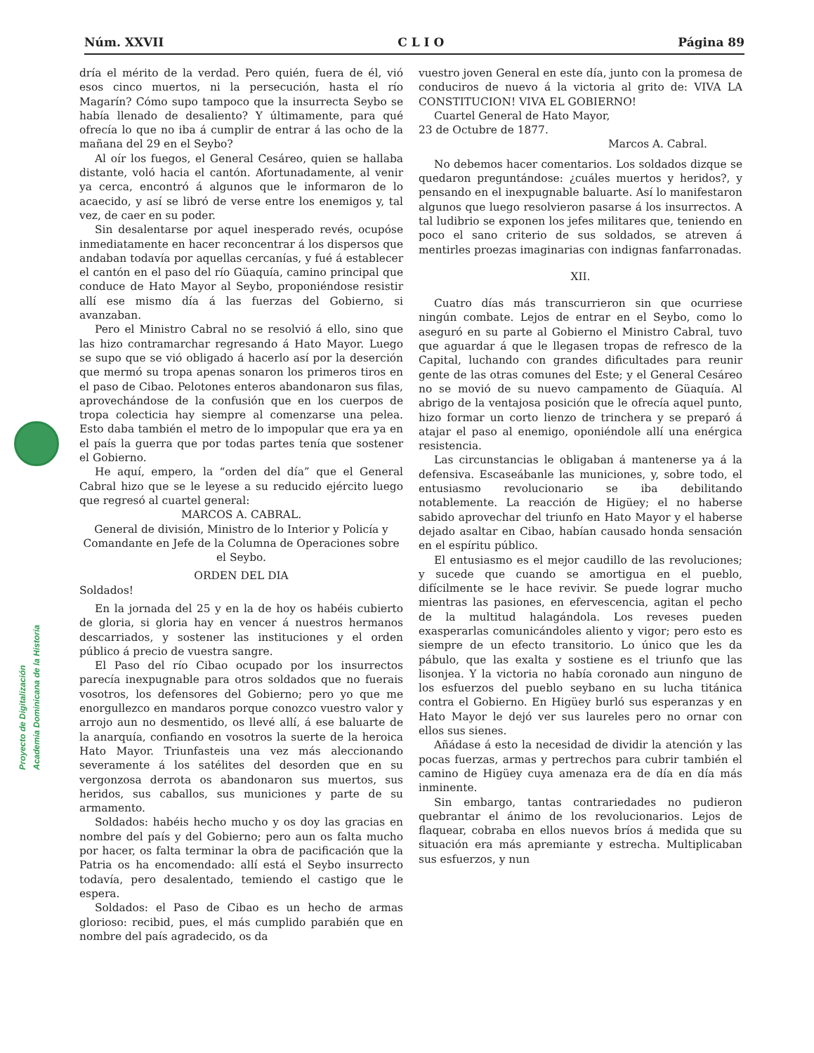Núm. XXVII C L I O Página 89
Proyecto de Digitalización
Academia Dominicana de la Historia
dría el mérito de la verdad. Pero quién, fuera de él, vió esos cinco muertos, ni la persecución, hasta el río Magarín? Cómo supo tampoco que la insurrecta Seybo se había llenado de desaliento? Y últimamente, para qué ofrecía lo que no iba á cumplir de entrar á las ocho de la mañana del 29 en el Seybo?
Al oír los fuegos, el General Cesáreo, quien se hallaba distante, voló hacia el cantón. Afortunadamente, al venir ya cerca, encontró á algunos que le informaron de lo acaecido, y así se libró de verse entre los enemigos y, tal vez, de caer en su poder.
Sin desalentarse por aquel inesperado revés, ocupóse inmediatamente en hacer reconcentrar á los dispersos que andaban todavía por aquellas cercanías, y fué á establecer el cantón en el paso del río Güaquía, camino principal que conduce de Hato Mayor al Seybo, proponiéndose resistir allí ese mismo día á las fuerzas del Gobierno, si avanzaban.
Pero el Ministro Cabral no se resolvió á ello, sino que las hizo contramarchar regresando á Hato Mayor. Luego se supo que se vió obligado á hacerlo así por la deserción que mermó su tropa apenas sonaron los primeros tiros en el paso de Cibao. Pelotones enteros abandonaron sus filas, aprovechándose de la confusión que en los cuerpos de tropa colecticia hay siempre al comenzarse una pelea. Esto daba también el metro de lo impopular que era ya en el país la guerra que por todas partes tenía que sostener el Gobierno.
He aquí, empero, la “orden del día” que el General Cabral hizo que se le leyese a su reducido ejército luego que regresó al cuartel general:
MARCOS A. CABRAL.
General de división, Ministro de lo Interior y Policía y Comandante en Jefe de la Columna de Operaciones sobre el Seybo.
ORDEN DEL DIA
Soldados!
En la jornada del 25 y en la de hoy os habéis cubierto de gloria, si gloria hay en vencer á nuestros hermanos descarriados, y sostener las instituciones y el orden público á precio de vuestra sangre.
El Paso del río Cibao ocupado por los insurrectos parecía inexpugnable para otros soldados que no fuerais vosotros, los defensores del Gobierno; pero yo que me enorgullezco en mandaros porque conozco vuestro valor y arrojo aun no desmentido, os llevé allí, á ese baluarte de la anarquía, confiando en vosotros la suerte de la heroica Hato Mayor. Triunfasteis una vez más aleccionando severamente á los satélites del desorden que en su vergonzosa derrota os abandonaron sus muertos, sus heridos, sus caballos, sus municiones y parte de su armamento.
Soldados: habéis hecho mucho y os doy las gracias en nombre del país y del Gobierno; pero aun os falta mucho por hacer, os falta terminar la obra de pacificación que la Patria os ha encomendado: allí está el Seybo insurrecto todavía, pero desalentado, temiendo el castigo que le espera.
Soldados: el Paso de Cibao es un hecho de armas glorioso: recibid, pues, el más cumplido parabién que en nombre del país agradecido, os da
vuestro joven General en este día, junto con la promesa de conduciros de nuevo á la victoria al grito de: VIVA LA CONSTITUCION! VIVA EL GOBIERNO!
Cuartel General de Hato Mayor,
23 de Octubre de 1877.
Marcos A. Cabral.
No debemos hacer comentarios. Los soldados dizque se quedaron preguntándose: ¿cuáles muertos y heridos?, y pensando en el inexpugnable baluarte. Así lo manifestaron algunos que luego resolvieron pasarse á los insurrectos. A tal ludibrio se exponen los jefes militares que, teniendo en poco el sano criterio de sus soldados, se atreven á mentirles proezas imaginarias con indignas fanfarronadas.
XII.
Cuatro días más transcurrieron sin que ocurriese ningún combate. Lejos de entrar en el Seybo, como lo aseguró en su parte al Gobierno el Ministro Cabral, tuvo que aguardar á que le llegasen tropas de refresco de la Capital, luchando con grandes dificultades para reunir gente de las otras comunes del Este; y el General Cesáreo no se movió de su nuevo campamento de Güaquía. Al abrigo de la ventajosa posición que le ofrecía aquel punto, hizo formar un corto lienzo de trinchera y se preparó á atajar el paso al enemigo, oponiéndole allí una enérgica resistencia.
Las circunstancias le obligaban á mantenerse ya á la defensiva. Escaseábanle las municiones, y, sobre todo, el entusiasmo revolucionario se iba debilitando notablemente. La reacción de Higüey; el no haberse sabido aprovechar del triunfo en Hato Mayor y el haberse dejado asaltar en Cibao, habían causado honda sensación en el espíritu público.
El entusiasmo es el mejor caudillo de las revoluciones; y sucede que cuando se amortigua en el pueblo, difícilmente se le hace revivir. Se puede lograr mucho mientras las pasiones, en efervescencia, agitan el pecho de la multitud halagándola. Los reveses pueden exasperarlas comunicándoles aliento y vigor; pero esto es siempre de un efecto transitorio. Lo único que les da pábulo, que las exalta y sostiene es el triunfo que las lisonjea. Y la victoria no había coronado aun ninguno de los esfuerzos del pueblo seybano en su lucha titánica contra el Gobierno. En Higüey burló sus esperanzas y en Hato Mayor le dejó ver sus laureles pero no ornar con ellos sus sienes.
Añádase á esto la necesidad de dividir la atención y las pocas fuerzas, armas y pertrechos para cubrir también el camino de Higüey cuya amenaza era de día en día más inminente.
Sin embargo, tantas contrariedades no pudieron quebrantar el ánimo de los revolucionarios. Lejos de flaquear, cobraba en ellos nuevos bríos á medida que su situación era más apremiante y estrecha. Multiplicaban sus esfuerzos, y nun